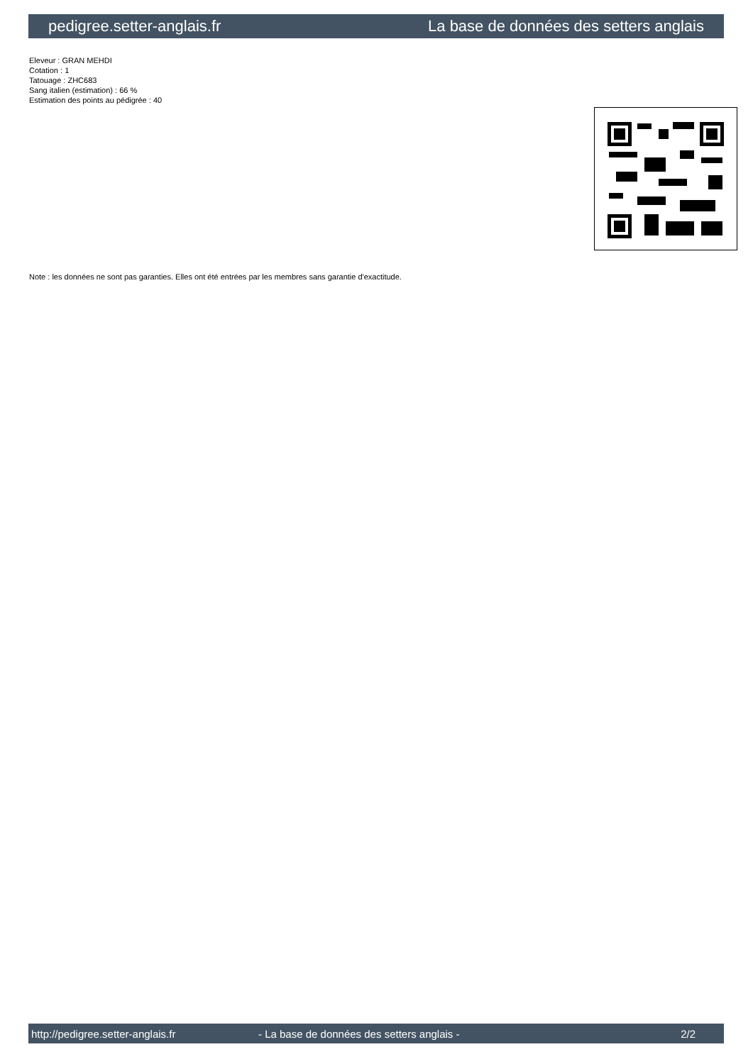pedigree.setter-anglais.fr La base de données des setters anglais
Eleveur : GRAN MEHDI
Cotation : 1
Tatouage : ZHC683
Sang italien (estimation) : 66 %
Estimation des points au pédigrée : 40
Note : les données ne sont pas garanties. Elles ont été entrées par les membres sans garantie d'exactitude.
http://pedigree.setter-anglais.fr - La base de données des setters anglais - 2/2